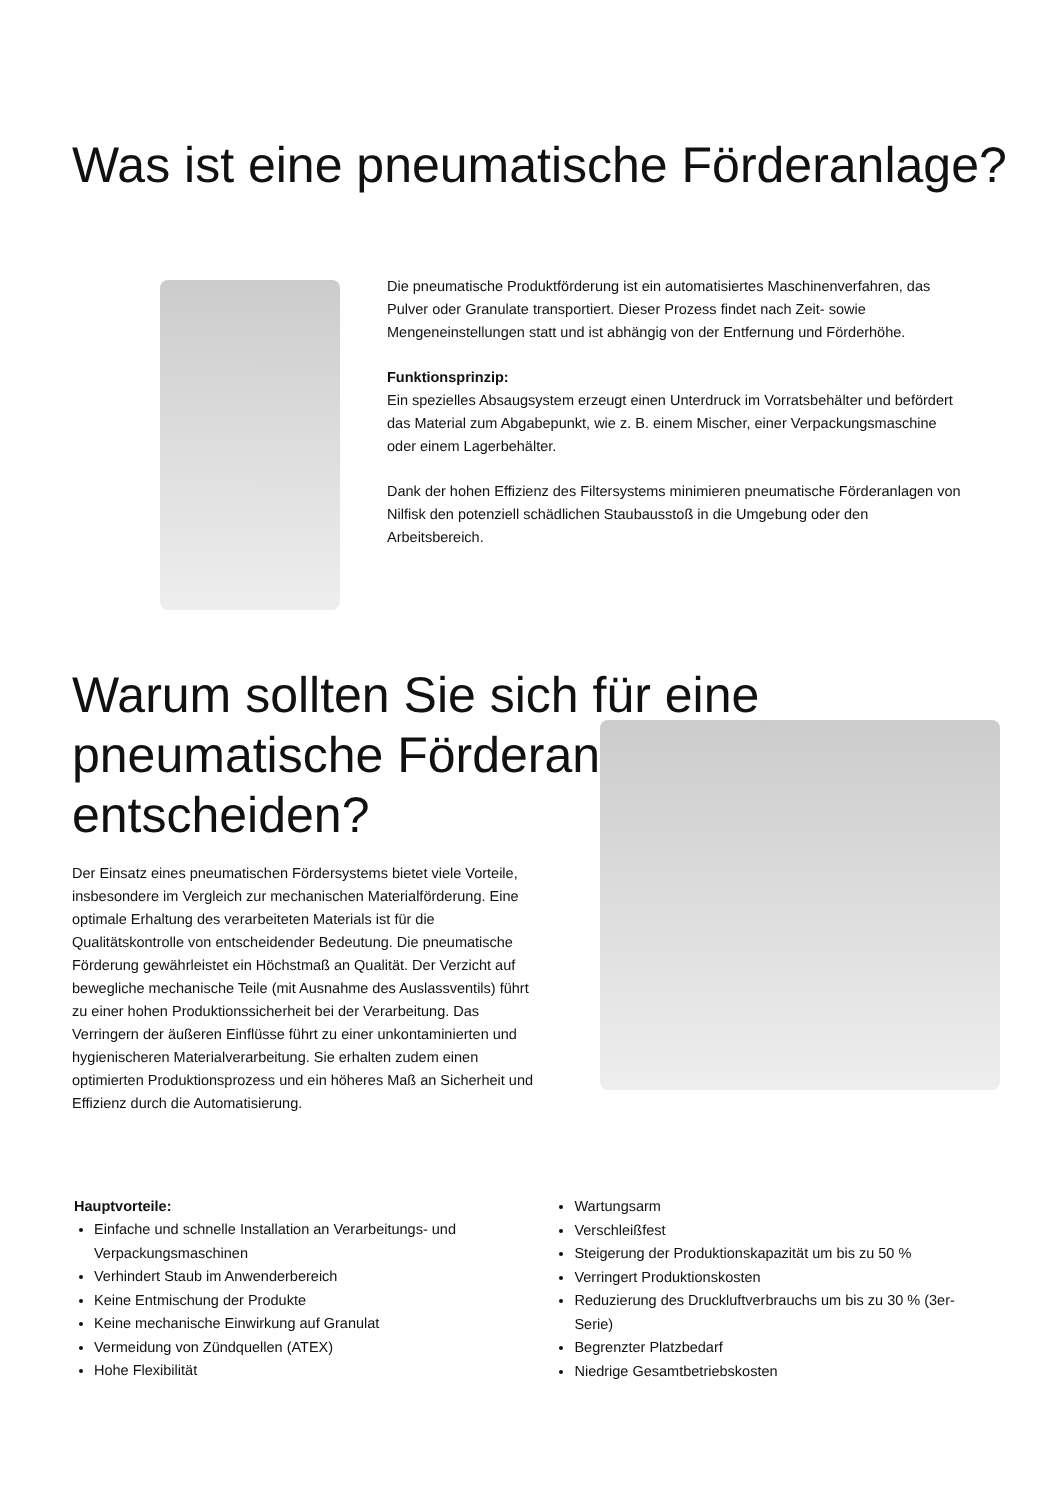Was ist eine pneumatische Förderanlage?
Die pneumatische Produktförderung ist ein automatisiertes Maschinenverfahren, das Pulver oder Granulate transportiert. Dieser Prozess findet nach Zeit- sowie Mengeneinstellungen statt und ist abhängig von der Entfernung und Förderhöhe.
Funktionsprinzip:
Ein spezielles Absaugsystem erzeugt einen Unterdruck im Vorratsbehälter und befördert das Material zum Abgabepunkt, wie z. B. einem Mischer, einer Verpackungsmaschine oder einem Lagerbehälter.
Dank der hohen Effizienz des Filtersystems minimieren pneumatische Förderanlagen von Nilfisk den potenziell schädlichen Staubausstoß in die Umgebung oder den Arbeitsbereich.
Warum sollten Sie sich für eine pneumatische Förderanlage entscheiden?
Der Einsatz eines pneumatischen Fördersystems bietet viele Vorteile, insbesondere im Vergleich zur mechanischen Materialförderung. Eine optimale Erhaltung des verarbeiteten Materials ist für die Qualitätskontrolle von entscheidender Bedeutung. Die pneumatische Förderung gewährleistet ein Höchstmaß an Qualität. Der Verzicht auf bewegliche mechanische Teile (mit Ausnahme des Auslassventils) führt zu einer hohen Produktionssicherheit bei der Verarbeitung. Das Verringern der äußeren Einflüsse führt zu einer unkontaminierten und hygienischeren Materialverarbeitung. Sie erhalten zudem einen optimierten Produktionsprozess und ein höheres Maß an Sicherheit und Effizienz durch die Automatisierung.
Hauptvorteile:
Einfache und schnelle Installation an Verarbeitungs- und Verpackungsmaschinen
Verhindert Staub im Anwenderbereich
Keine Entmischung der Produkte
Keine mechanische Einwirkung auf Granulat
Vermeidung von Zündquellen (ATEX)
Hohe Flexibilität
Wartungsarm
Verschleißfest
Steigerung der Produktionskapazität um bis zu 50 %
Verringert Produktionskosten
Reduzierung des Druckluftverbrauchs um bis zu 30 % (3er-Serie)
Begrenzter Platzbedarf
Niedrige Gesamtbetriebskosten